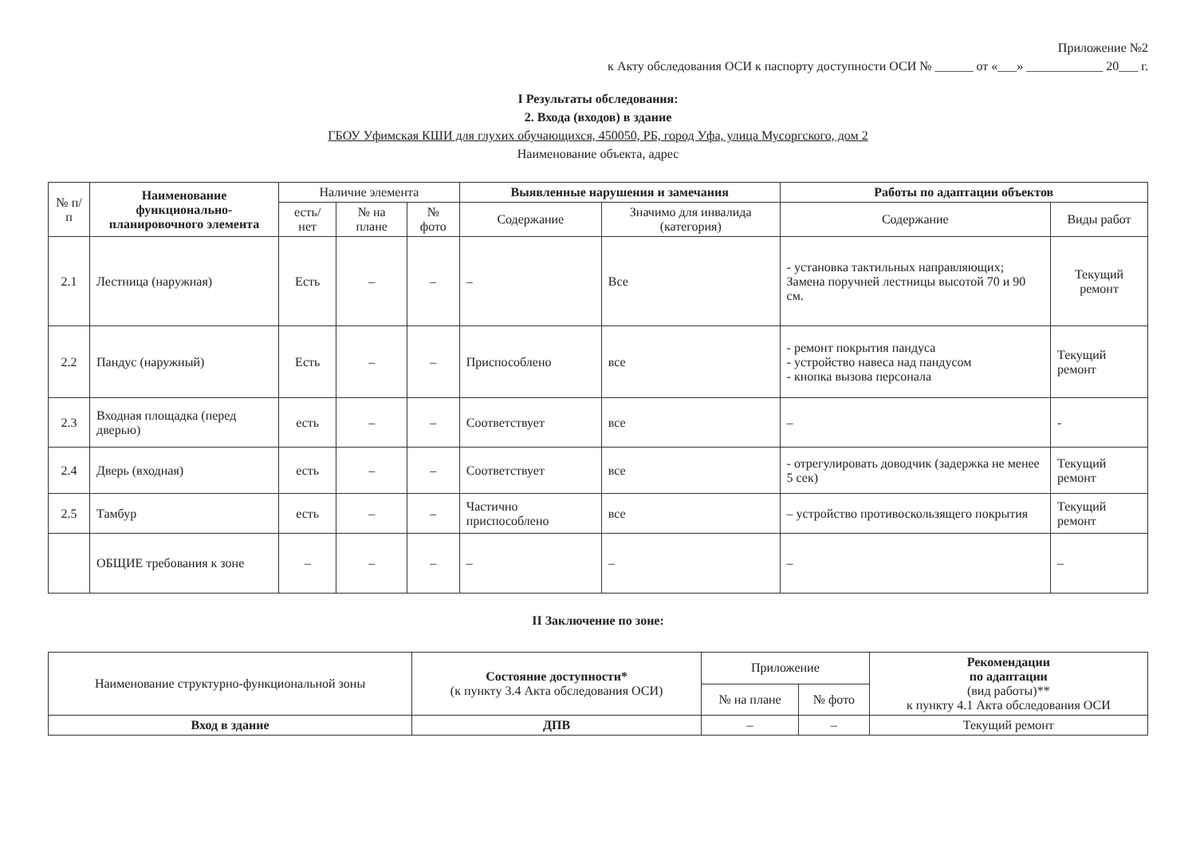Приложение №2
к Акту обследования ОСИ к паспорту доступности ОСИ № ______ от «___» ____________ 20___ г.
I Результаты обследования:
2. Входа (входов) в здание
ГБОУ Уфимская КШИ для глухих обучающихся, 450050, РБ, город Уфа, улица Мусоргского, дом 2
Наименование объекта, адрес
| № п/п | Наименование функционально-планировочного элемента | Наличие элемента | | | Выявленные нарушения и замечания | | Работы по адаптации объектов | |
| --- | --- | --- | --- | --- | --- | --- | --- | --- |
| | | есть/ нет | № на плане | № фото | Содержание | Значимо для инвалида (категория) | Содержание | Виды работ |
| 2.1 | Лестница (наружная) | Есть | – | – | – | Все | - установка тактильных направляющих; Замена поручней лестницы высотой 70 и 90 см. | Текущий ремонт |
| 2.2 | Пандус (наружный) | Есть | – | – | Приспособлено | все | - ремонт покрытия пандуса - устройство навеса над пандусом - кнопка вызова персонала | Текущий ремонт |
| 2.3 | Входная площадка (перед дверью) | есть | – | – | Соответствует | все | – | - |
| 2.4 | Дверь (входная) | есть | – | – | Соответствует | все | - отрегулировать доводчик (задержка не менее 5 сек) | Текущий ремонт |
| 2.5 | Тамбур | есть | – | – | Частично приспособлено | все | – устройство противоскользящего покрытия | Текущий ремонт |
| | ОБЩИЕ требования к зоне | – | – | – | – | – | – | – |
II Заключение по зоне:
| Наименование структурно-функциональной зоны | Состояние доступности* (к пункту 3.4 Акта обследования ОСИ) | Приложение | | Рекомендации по адаптации (вид работы)** к пункту 4.1 Акта обследования ОСИ |
| --- | --- | --- | --- | --- |
| | | № на плане | № фото | |
| Вход в здание | ДПВ | – | – | Текущий ремонт |